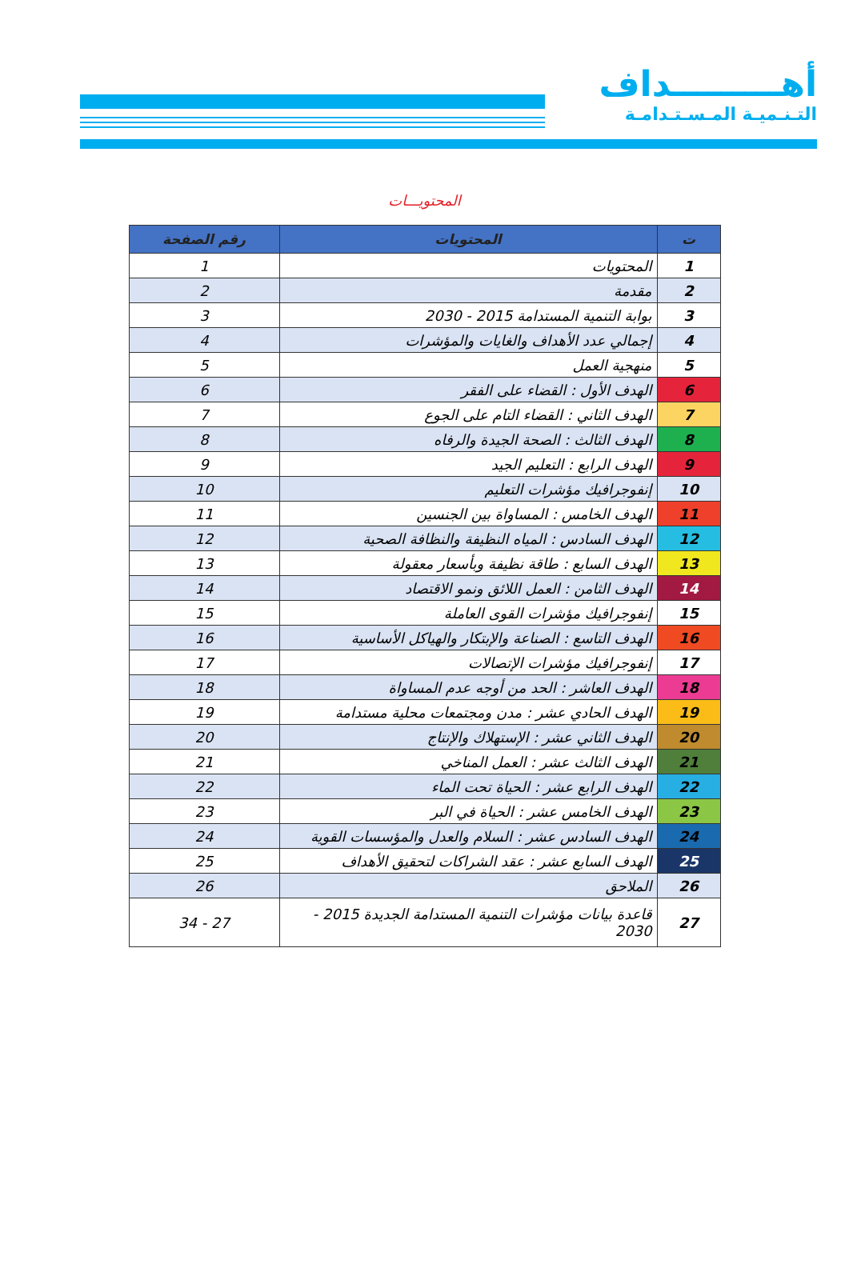أهـــــــــداف
التـنـميـة المـسـتـدامـة
المحتويـــات
| ت | المحتويات | رقم الصفحة |
| --- | --- | --- |
| 1 | المحتويات | 1 |
| 2 | مقدمة | 2 |
| 3 | بوابة التنمية المستدامة 2015 - 2030 | 3 |
| 4 | إجمالي عدد الأهداف والغايات والمؤشرات | 4 |
| 5 | منهجية العمل | 5 |
| 6 | الهدف الأول : القضاء على الفقر | 6 |
| 7 | الهدف الثاني : القضاء التام على الجوع | 7 |
| 8 | الهدف الثالث : الصحة الجيدة والرفاه | 8 |
| 9 | الهدف الرابع : التعليم الجيد | 9 |
| 10 | إنفوجرافيك مؤشرات التعليم | 10 |
| 11 | الهدف الخامس : المساواة بين الجنسين | 11 |
| 12 | الهدف السادس : المياه النظيفة والنظافة الصحية | 12 |
| 13 | الهدف السابع : طاقة نظيفة وبأسعار معقولة | 13 |
| 14 | الهدف الثامن : العمل اللائق ونمو الاقتصاد | 14 |
| 15 | إنفوجرافيك مؤشرات القوى العاملة | 15 |
| 16 | الهدف التاسع : الصناعة والإبتكار والهياكل الأساسية | 16 |
| 17 | إنفوجرافيك مؤشرات الإتصالات | 17 |
| 18 | الهدف العاشر : الحد من أوجه عدم المساواة | 18 |
| 19 | الهدف الحادي عشر : مدن ومجتمعات محلية مستدامة | 19 |
| 20 | الهدف الثاني عشر : الإستهلاك والإنتاج | 20 |
| 21 | الهدف الثالث عشر : العمل المناخي | 21 |
| 22 | الهدف الرابع عشر : الحياة تحت الماء | 22 |
| 23 | الهدف الخامس عشر : الحياة في البر | 23 |
| 24 | الهدف السادس عشر : السلام والعدل والمؤسسات القوية | 24 |
| 25 | الهدف السابع عشر : عقد الشراكات لتحقيق الأهداف | 25 |
| 26 | الملاحق | 26 |
| 27 | قاعدة بيانات مؤشرات التنمية المستدامة الجديدة 2015 - 2030 | 27 - 34 |